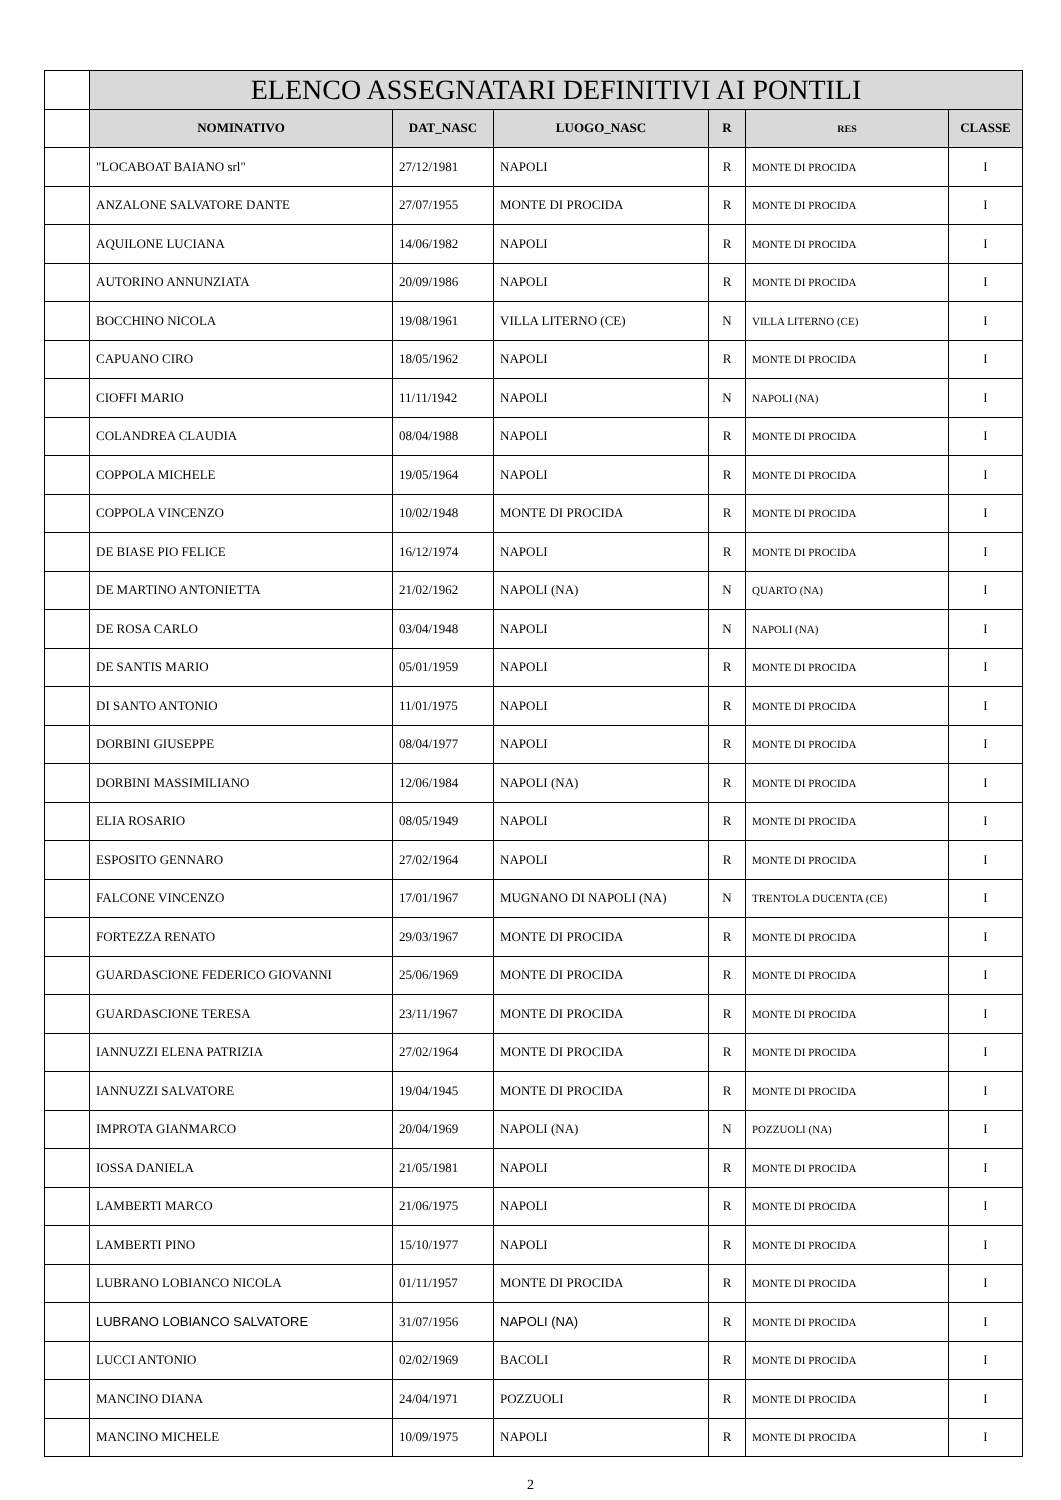| | ELENCO ASSEGNATARI DEFINITIVI AI PONTILI | | | | | |
| | NOMINATIVO | DAT_NASC | LUOGO_NASC | R | RES | CLASSE |
| | "LOCABOAT BAIANO srl" | 27/12/1981 | NAPOLI | R | MONTE DI PROCIDA | I |
| | ANZALONE SALVATORE DANTE | 27/07/1955 | MONTE DI PROCIDA | R | MONTE DI PROCIDA | I |
| | AQUILONE LUCIANA | 14/06/1982 | NAPOLI | R | MONTE DI PROCIDA | I |
| | AUTORINO ANNUNZIATA | 20/09/1986 | NAPOLI | R | MONTE DI PROCIDA | I |
| | BOCCHINO NICOLA | 19/08/1961 | VILLA LITERNO (CE) | N | VILLA LITERNO (CE) | I |
| | CAPUANO CIRO | 18/05/1962 | NAPOLI | R | MONTE DI PROCIDA | I |
| | CIOFFI MARIO | 11/11/1942 | NAPOLI | N | NAPOLI (NA) | I |
| | COLANDREA CLAUDIA | 08/04/1988 | NAPOLI | R | MONTE DI PROCIDA | I |
| | COPPOLA MICHELE | 19/05/1964 | NAPOLI | R | MONTE DI PROCIDA | I |
| | COPPOLA VINCENZO | 10/02/1948 | MONTE DI PROCIDA | R | MONTE DI PROCIDA | I |
| | DE BIASE PIO FELICE | 16/12/1974 | NAPOLI | R | MONTE DI PROCIDA | I |
| | DE MARTINO ANTONIETTA | 21/02/1962 | NAPOLI (NA) | N | QUARTO (NA) | I |
| | DE ROSA CARLO | 03/04/1948 | NAPOLI | N | NAPOLI (NA) | I |
| | DE SANTIS MARIO | 05/01/1959 | NAPOLI | R | MONTE DI PROCIDA | I |
| | DI SANTO ANTONIO | 11/01/1975 | NAPOLI | R | MONTE DI PROCIDA | I |
| | DORBINI GIUSEPPE | 08/04/1977 | NAPOLI | R | MONTE DI PROCIDA | I |
| | DORBINI MASSIMILIANO | 12/06/1984 | NAPOLI (NA) | R | MONTE DI PROCIDA | I |
| | ELIA ROSARIO | 08/05/1949 | NAPOLI | R | MONTE DI PROCIDA | I |
| | ESPOSITO GENNARO | 27/02/1964 | NAPOLI | R | MONTE DI PROCIDA | I |
| | FALCONE VINCENZO | 17/01/1967 | MUGNANO DI NAPOLI (NA) | N | TRENTOLA DUCENTA (CE) | I |
| | FORTEZZA RENATO | 29/03/1967 | MONTE DI PROCIDA | R | MONTE DI PROCIDA | I |
| | GUARDASCIONE FEDERICO GIOVANNI | 25/06/1969 | MONTE DI PROCIDA | R | MONTE DI PROCIDA | I |
| | GUARDASCIONE TERESA | 23/11/1967 | MONTE DI PROCIDA | R | MONTE DI PROCIDA | I |
| | IANNUZZI ELENA PATRIZIA | 27/02/1964 | MONTE DI PROCIDA | R | MONTE DI PROCIDA | I |
| | IANNUZZI SALVATORE | 19/04/1945 | MONTE DI PROCIDA | R | MONTE DI PROCIDA | I |
| | IMPROTA GIANMARCO | 20/04/1969 | NAPOLI (NA) | N | POZZUOLI (NA) | I |
| | IOSSA DANIELA | 21/05/1981 | NAPOLI | R | MONTE DI PROCIDA | I |
| | LAMBERTI MARCO | 21/06/1975 | NAPOLI | R | MONTE DI PROCIDA | I |
| | LAMBERTI PINO | 15/10/1977 | NAPOLI | R | MONTE DI PROCIDA | I |
| | LUBRANO LOBIANCO NICOLA | 01/11/1957 | MONTE DI PROCIDA | R | MONTE DI PROCIDA | I |
| | LUBRANO LOBIANCO SALVATORE | 31/07/1956 | NAPOLI (NA) | R | MONTE DI PROCIDA | I |
| | LUCCI ANTONIO | 02/02/1969 | BACOLI | R | MONTE DI PROCIDA | I |
| | MANCINO DIANA | 24/04/1971 | POZZUOLI | R | MONTE DI PROCIDA | I |
| | MANCINO MICHELE | 10/09/1975 | NAPOLI | R | MONTE DI PROCIDA | I |
2